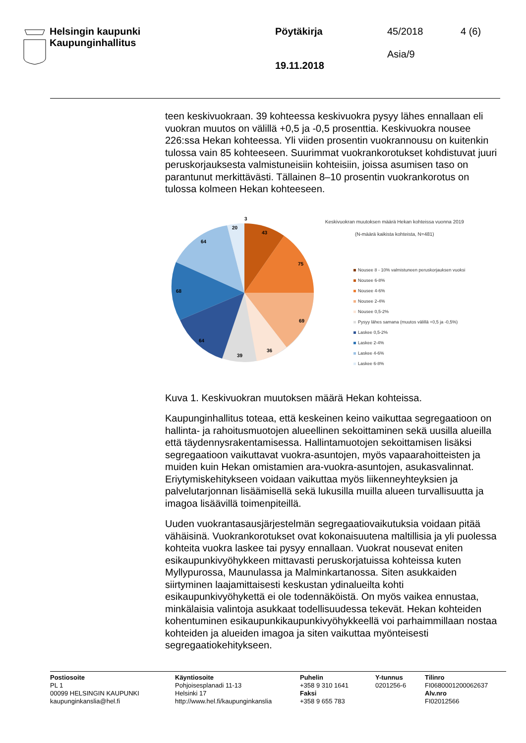Helsingin kaupunki
Kaupunginhallitus
Pöytäkirja
19.11.2018
45/2018
Asia/9
4 (6)
teen keskivuokraan. 39 kohteessa keskivuokra pysyy lähes ennallaan eli vuokran muutos on välillä +0,5 ja -0,5 prosenttia. Keskivuokra nousee 226:ssa Hekan kohteessa. Yli viiden prosentin vuokrannousu on kuitenkin tulossa vain 85 kohteeseen. Suurimmat vuokrankorotukset kohdistuvat juuri peruskorjauksesta valmistuneisiin kohteisiin, joissa asumisen taso on parantunut merkittävästi. Tällainen 8–10 prosentin vuokrankorotus on tulossa kolmeen Hekan kohteeseen.
3
43
75
69
36
39
64
68
64
20
Keskivuokran muutoksen määrä Hekan kohteissa vuonna 2019
(N-määrä kaikista kohteista, N=481)
Nousee 8 - 10% valmistuneen peruskorjauksen vuoksi
Nousee 6-8%
Nousee 4-6%
Nousee 2-4%
Nousee 0,5-2%
Pysyy lähes samana (muutos välillä +0,5 ja -0,5%)
Laskee 0,5-2%
Laskee 2-4%
Laskee 4-6%
Laskee 6-8%
Kuva 1. Keskivuokran muutoksen määrä Hekan kohteissa.
Kaupunginhallitus toteaa, että keskeinen keino vaikuttaa segregaatioon on hallinta- ja rahoitusmuotojen alueellinen sekoittaminen sekä uusilla alueilla että täydennysrakentamisessa. Hallintamuotojen sekoittamisen lisäksi segregaatioon vaikuttavat vuokra-asuntojen, myös vapaarahoitteisten ja muiden kuin Hekan omistamien ara-vuokra-asuntojen, asukasvalinnat. Eriytymiskehitykseen voidaan vaikuttaa myös liikenneyhteyksien ja palvelutarjonnan lisäämisellä sekä lukusilla muilla alueen turvallisuutta ja imagoa lisäävillä toimenpiteillä.
Uuden vuokrantasausjärjestelmän segregaatiovaikutuksia voidaan pitää vähäisinä. Vuokrankorotukset ovat kokonaisuutena maltillisia ja yli puolessa kohteita vuokra laskee tai pysyy ennallaan. Vuokrat nousevat eniten esikaupunkivyöhykkeen mittavasti peruskorjatuissa kohteissa kuten Myllypurossa, Maunulassa ja Malminkartanossa. Siten asukkaiden siirtyminen laajamittaisesti keskustan ydinalueilta kohti esikaupunkivyöhykettä ei ole todennäköistä. On myös vaikea ennustaa, minkälaisia valintoja asukkaat todellisuudessa tekevät. Hekan kohteiden kohentuminen esikaupunkikaupunkivyöhykkeellä voi parhaimmillaan nostaa kohteiden ja alueiden imagoa ja siten vaikuttaa myönteisesti segregaatiokehitykseen.
| Postiosoite PL 1 00099 HELSINGIN KAUPUNKI kaupunginkanslia@hel.fi | Käyntiosoite Pohjoisesplanadi 11-13 Helsinki 17 http://www.hel.fi/kaupunginkanslia | Puhelin +358 9 310 1641 Faksi +358 9 655 783 | Y-tunnus 0201256-6 | Tilinro FI0680001200062637 Alv.nro FI02012566 |